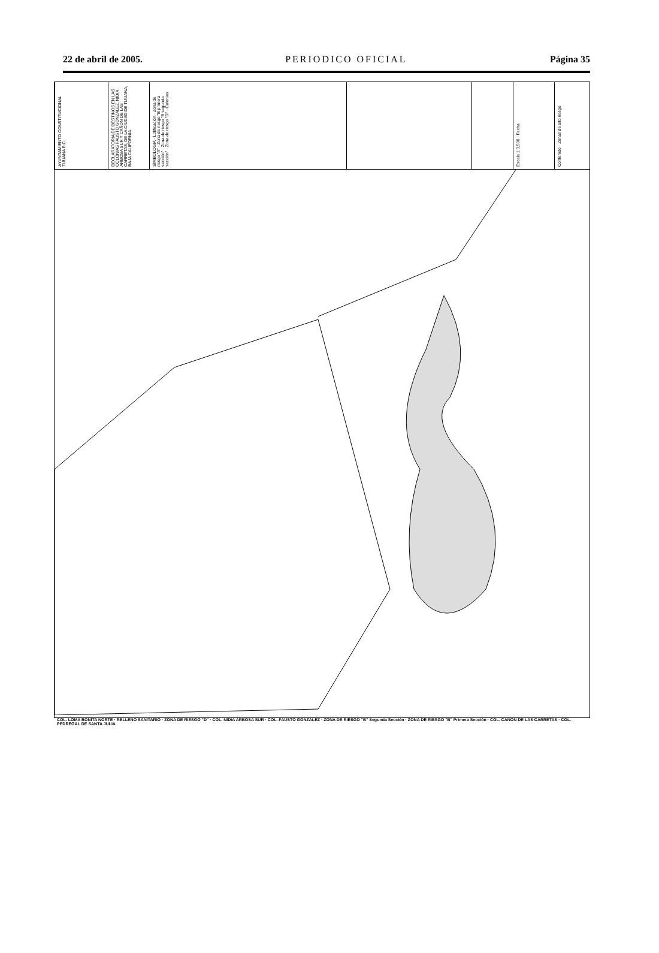22 de abril de 2005. PERIODICO OFICIAL Página 35
AYUNTAMIENTO CONSTITUCIONAL TIJUANA B.C.
DECLARATORIA DE DESTINOS EN LAS COLONIAS FAUSTO GONZALEZ, NIDIA ARBOSA SUR Y CAÑON DE LAS CARRETAS, DE LA CIUDAD DE TIJUANA, BAJA CALIFORNIA.
SIMBOLOGIA · Lotificación · Zona de riesgo "A" · Zona de riesgo "B primera sección" · Zona de riesgo "B segunda sección" · Zona de riesgo "D" · Colonias
Escala 1:3,500 · Fecha
Contenido · Zonas de alto riesgo
COL. LOMA BONITA NORTE · RELLENO SANITARIO · ZONA DE RIESGO "D" · COL. NIDIA ARBOSA SUR · COL. FAUSTO GONZALEZ · ZONA DE RIESGO "B" Segunda Sección · ZONA DE RIESGO "B" Primera Sección · COL. CAÑON DE LAS CARRETAS · COL. PEDREGAL DE SANTA JULIA